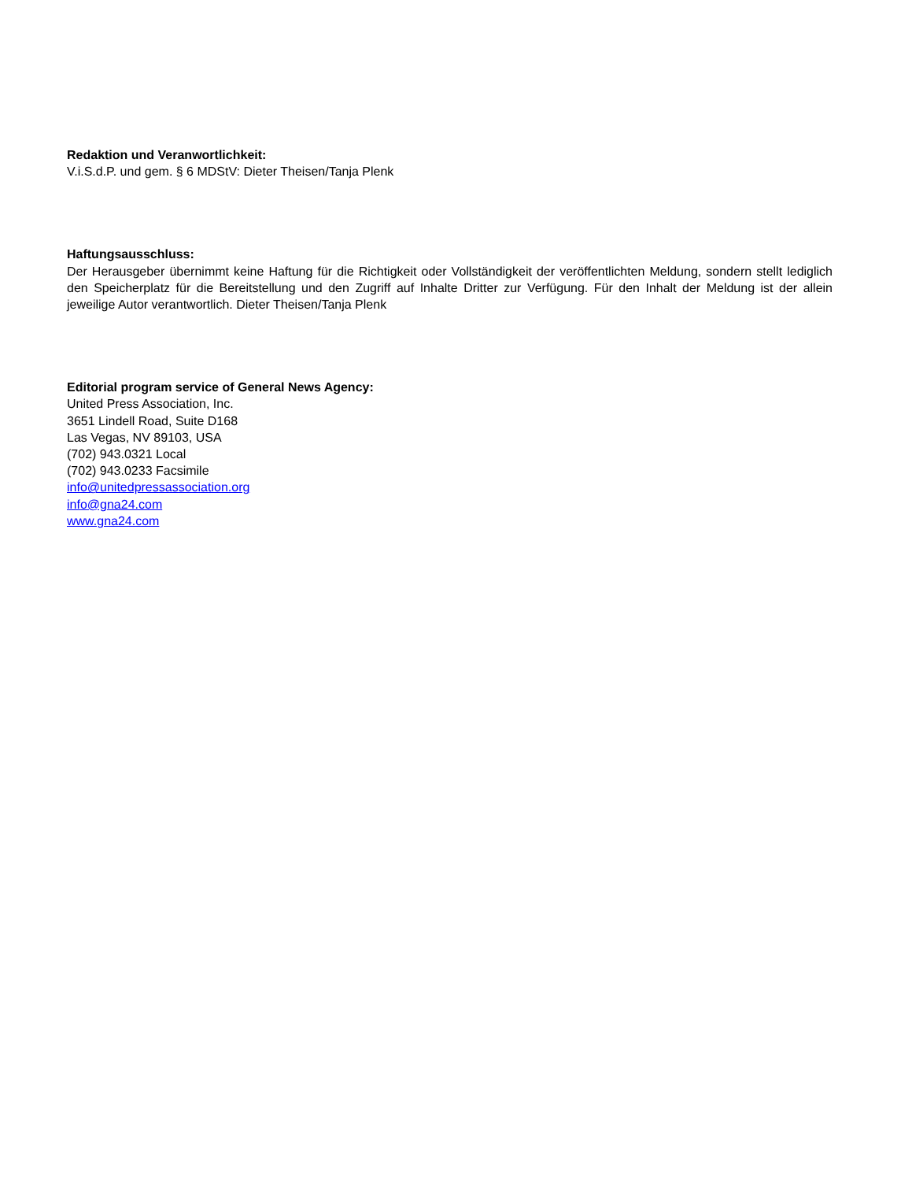Redaktion und Veranwortlichkeit:
V.i.S.d.P. und gem. § 6 MDStV: Dieter Theisen/Tanja Plenk
Haftungsausschluss:
Der Herausgeber übernimmt keine Haftung für die Richtigkeit oder Vollständigkeit der veröffentlichten Meldung, sondern stellt lediglich den Speicherplatz für die Bereitstellung und den Zugriff auf Inhalte Dritter zur Verfügung. Für den Inhalt der Meldung ist der allein jeweilige Autor verantwortlich. Dieter Theisen/Tanja Plenk
Editorial program service of General News Agency:
United Press Association, Inc.
3651 Lindell Road, Suite D168
Las Vegas, NV 89103, USA
(702) 943.0321 Local
(702) 943.0233 Facsimile
info@unitedpressassociation.org
info@gna24.com
www.gna24.com